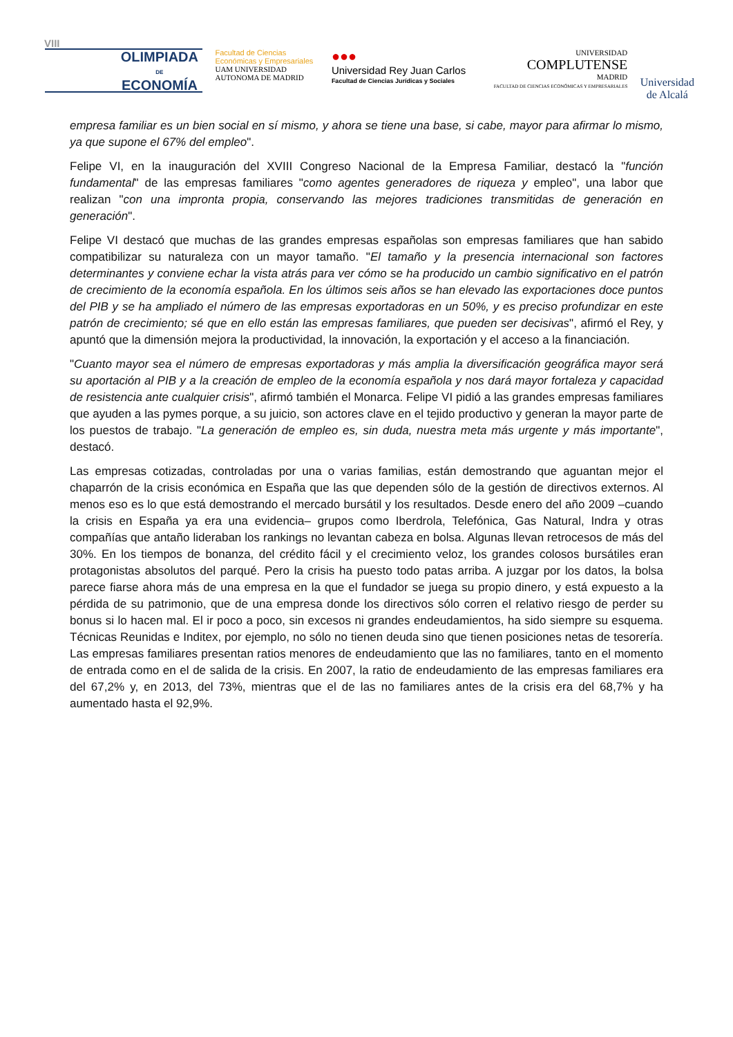VIII
OLIMPIADA
DE
ECONOMÍA
Facultad de Ciencias Económicas y Empresariales
UAM UNIVERSIDAD AUTONOMA DE MADRID
●●●
Universidad Rey Juan Carlos
Facultad de Ciencias Jurídicas y Sociales
UNIVERSIDAD
COMPLUTENSE
MADRID
FACULTAD DE CIENCIAS ECONÓMICAS Y EMPRESARIALES
Universidad
de Alcalá
empresa familiar es un bien social en sí mismo, y ahora se tiene una base, si cabe, mayor para afirmar lo mismo, ya que supone el 67% del empleo".
Felipe VI, en la inauguración del XVIII Congreso Nacional de la Empresa Familiar, destacó la "función fundamental" de las empresas familiares "como agentes generadores de riqueza y empleo", una labor que realizan "con una impronta propia, conservando las mejores tradiciones transmitidas de generación en generación".
Felipe VI destacó que muchas de las grandes empresas españolas son empresas familiares que han sabido compatibilizar su naturaleza con un mayor tamaño. "El tamaño y la presencia internacional son factores determinantes y conviene echar la vista atrás para ver cómo se ha producido un cambio significativo en el patrón de crecimiento de la economía española. En los últimos seis años se han elevado las exportaciones doce puntos del PIB y se ha ampliado el número de las empresas exportadoras en un 50%, y es preciso profundizar en este patrón de crecimiento; sé que en ello están las empresas familiares, que pueden ser decisivas", afirmó el Rey, y apuntó que la dimensión mejora la productividad, la innovación, la exportación y el acceso a la financiación.
"Cuanto mayor sea el número de empresas exportadoras y más amplia la diversificación geográfica mayor será su aportación al PIB y a la creación de empleo de la economía española y nos dará mayor fortaleza y capacidad de resistencia ante cualquier crisis", afirmó también el Monarca. Felipe VI pidió a las grandes empresas familiares que ayuden a las pymes porque, a su juicio, son actores clave en el tejido productivo y generan la mayor parte de los puestos de trabajo. "La generación de empleo es, sin duda, nuestra meta más urgente y más importante", destacó.
Las empresas cotizadas, controladas por una o varias familias, están demostrando que aguantan mejor el chaparrón de la crisis económica en España que las que dependen sólo de la gestión de directivos externos. Al menos eso es lo que está demostrando el mercado bursátil y los resultados. Desde enero del año 2009 –cuando la crisis en España ya era una evidencia– grupos como Iberdrola, Telefónica, Gas Natural, Indra y otras compañías que antaño lideraban los rankings no levantan cabeza en bolsa. Algunas llevan retrocesos de más del 30%. En los tiempos de bonanza, del crédito fácil y el crecimiento veloz, los grandes colosos bursátiles eran protagonistas absolutos del parqué. Pero la crisis ha puesto todo patas arriba. A juzgar por los datos, la bolsa parece fiarse ahora más de una empresa en la que el fundador se juega su propio dinero, y está expuesto a la pérdida de su patrimonio, que de una empresa donde los directivos sólo corren el relativo riesgo de perder su bonus si lo hacen mal. El ir poco a poco, sin excesos ni grandes endeudamientos, ha sido siempre su esquema. Técnicas Reunidas e Inditex, por ejemplo, no sólo no tienen deuda sino que tienen posiciones netas de tesorería. Las empresas familiares presentan ratios menores de endeudamiento que las no familiares, tanto en el momento de entrada como en el de salida de la crisis. En 2007, la ratio de endeudamiento de las empresas familiares era del 67,2% y, en 2013, del 73%, mientras que el de las no familiares antes de la crisis era del 68,7% y ha aumentado hasta el 92,9%.